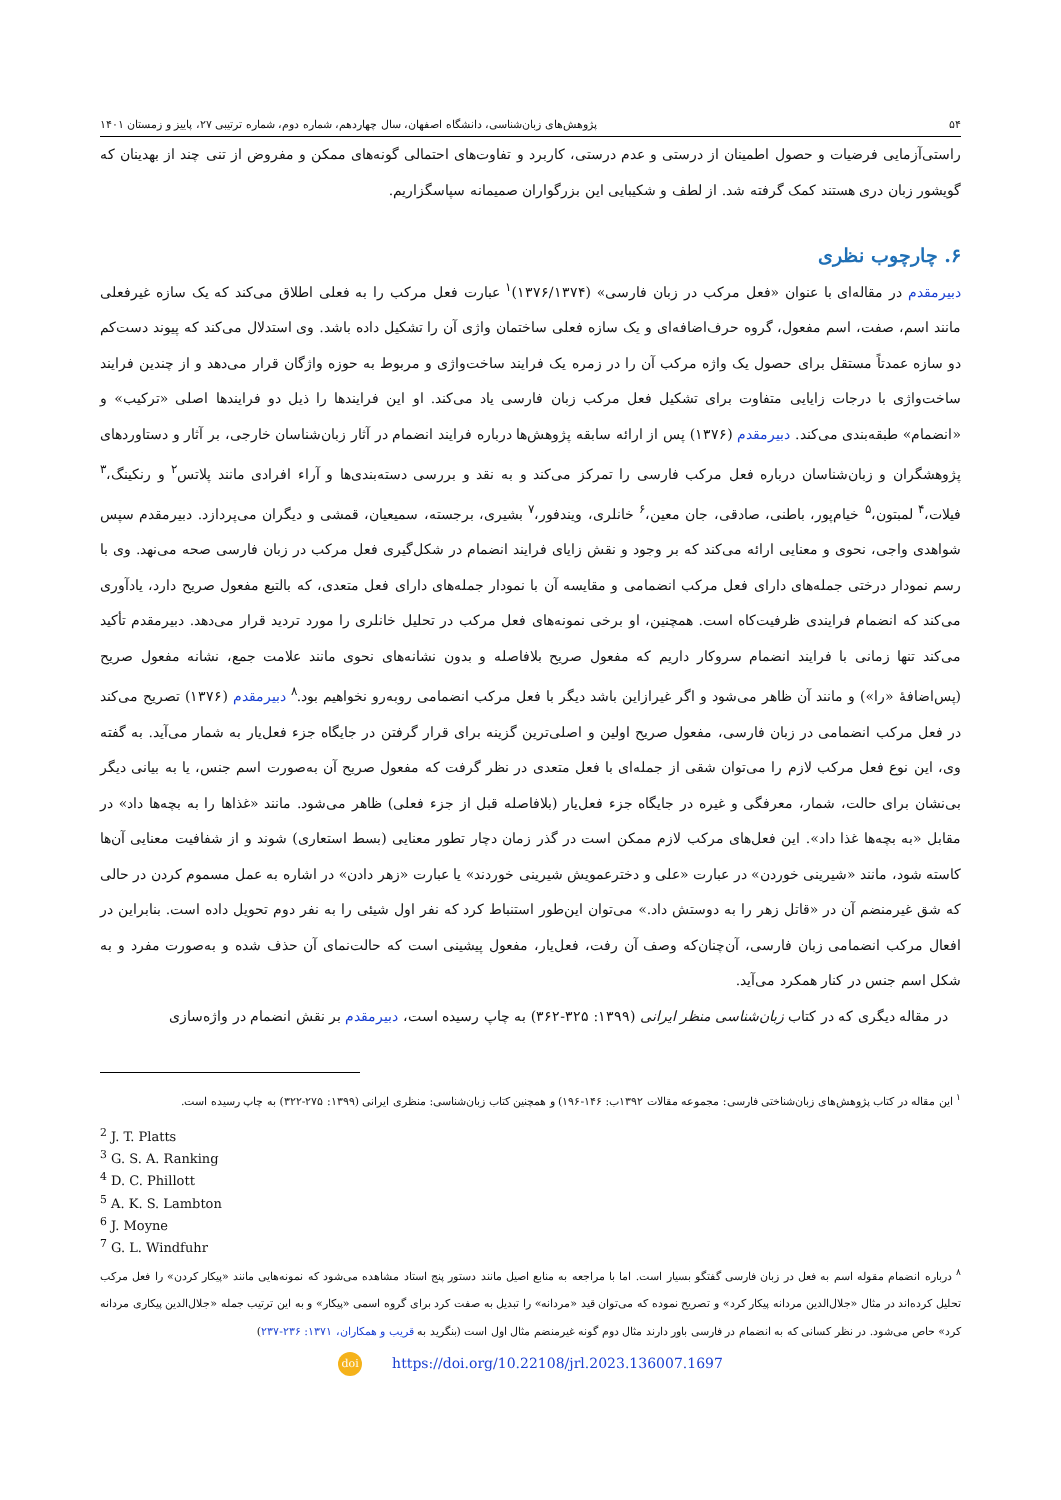۵۴ پژوهش‌های زبان‌شناسی، دانشگاه اصفهان، سال چهاردهم، شماره دوم، شماره ترتیبی ۲۷، پاییز و زمستان ۱۴۰۱
راستی‌آزمایی فرضیات و حصول اطمینان از درستی و عدم درستی، کاربرد و تفاوت‌های احتمالی گونه‌های ممکن و مفروض از تنی چند از بهدینان که گویشور زبان دری هستند کمک گرفته شد. از لطف و شکیبایی این بزرگواران صمیمانه سپاسگزاریم.
۶. چارچوب نظری
دبیرمقدم در مقاله‌ای با عنوان «فعل مرکب در زبان فارسی» (۱۳۷۶/۱۳۷۴)<sup>۱</sup> عبارت فعل مرکب را به فعلی اطلاق می‌کند که یک سازه غیرفعلی مانند اسم، صفت، اسم مفعول، گروه حرف‌اضافه‌ای و یک سازه فعلی ساختمان واژی آن را تشکیل داده باشد. وی استدلال می‌کند که پیوند دست‌کم دو سازه عمدتاً مستقل برای حصول یک واژه مرکب آن را در زمره یک فرایند ساخت‌واژی و مربوط به حوزه واژگان قرار می‌دهد و از چندین فرایند ساخت‌واژی با درجات زایایی متفاوت برای تشکیل فعل مرکب زبان فارسی یاد می‌کند. او این فرایندها را ذیل دو فرایندها اصلی «ترکیب» و «انضمام» طبقه‌بندی می‌کند. دبیرمقدم (۱۳۷۶) پس از ارائه سابقه پژوهش‌ها درباره فرایند انضمام در آثار زبان‌شناسان خارجی، بر آثار و دستاوردهای پژوهشگران و زبان‌شناسان درباره فعل مرکب فارسی را تمرکز می‌کند و به نقد و بررسی دسته‌بندی‌ها و آراء افرادی مانند پلاتس<sup>۲</sup> و رنکینگ،<sup>۳</sup> فیلات،<sup>۴</sup> لمبتون،<sup>۵</sup> خیام‌پور، باطنی، صادقی، جان معین،<sup>۶</sup> خانلری، ویندفور،<sup>۷</sup> بشیری، برجسته، سمیعیان، قمشی و دیگران می‌پردازد. دبیرمقدم سپس شواهدی واجی، نحوی و معنایی ارائه می‌کند که بر وجود و نقش زایای فرایند انضمام در شکل‌گیری فعل مرکب در زبان فارسی صحه می‌نهد. وی با رسم نمودار درختی جمله‌های دارای فعل مرکب انضمامی و مقایسه آن با نمودار جمله‌های دارای فعل متعدی، که بالتبع مفعول صریح دارد، یادآوری می‌کند که انضمام فرایندی ظرفیت‌کاه است. همچنین، او برخی نمونه‌های فعل مرکب در تحلیل خانلری را مورد تردید قرار می‌دهد. دبیرمقدم تأکید می‌کند تنها زمانی با فرایند انضمام سروکار داریم که مفعول صریح بلافاصله و بدون نشانه‌های نحوی مانند علامت جمع، نشانه مفعول صریح (پس‌اضافهٔ «را») و مانند آن ظاهر می‌شود و اگر غیرازاین باشد دیگر با فعل مرکب انضمامی روبه‌رو نخواهیم بود.<sup>۸</sup> دبیرمقدم (۱۳۷۶) تصریح می‌کند در فعل مرکب انضمامی در زبان فارسی، مفعول صریح اولین و اصلی‌ترین گزینه برای قرار گرفتن در جایگاه جزء فعل‌یار به شمار می‌آید. به گفته وی، این نوع فعل مرکب لازم را می‌توان شقی از جمله‌ای با فعل متعدی در نظر گرفت که مفعول صریح آن به‌صورت اسم جنس، یا به بیانی دیگر بی‌نشان برای حالت، شمار، معرفگی و غیره در جایگاه جزء فعل‌یار (بلافاصله قبل از جزء فعلی) ظاهر می‌شود. مانند «غذاها را به بچه‌ها داد» در مقابل «به بچه‌ها غذا داد». این فعل‌های مرکب لازم ممکن است در گذر زمان دچار تطور معنایی (بسط استعاری) شوند و از شفافیت معنایی آن‌ها کاسته شود، مانند «شیرینی خوردن» در عبارت «علی و دخترعمویش شیرینی خوردند» یا عبارت «زهر دادن» در اشاره به عمل مسموم کردن در حالی که شق غیرمنضم آن در «قاتل زهر را به دوستش داد.» می‌توان این‌طور استنباط کرد که نفر اول شیئی را به نفر دوم تحویل داده است. بنابراین در افعال مرکب انضمامی زبان فارسی، آن‌چنان‌که وصف آن رفت، فعل‌یار، مفعول پیشینی است که حالت‌نمای آن حذف شده و به‌صورت مفرد و به شکل اسم جنس در کنار همکرد می‌آید.
در مقاله دیگری که در کتاب زبان‌شناسی منظر ایرانی (۱۳۹۹: ۳۲۵-۳۶۲) به چاپ رسیده است، دبیرمقدم بر نقش انضمام در واژه‌سازی
<sup>۱</sup> این مقاله در کتاب پژوهش‌های زبان‌شناختی فارسی: مجموعه مقالات ۱۳۹۲ب: ۱۴۶-۱۹۶) و همچنین کتاب زبان‌شناسی: منظری ایرانی (۱۳۹۹: ۲۷۵-۳۲۲) به چاپ رسیده است.
<sup>2</sup> J. T. Platts
<sup>3</sup> G. S. A. Ranking
<sup>4</sup> D. C. Phillott
<sup>5</sup> A. K. S. Lambton
<sup>6</sup> J. Moyne
<sup>7</sup> G. L. Windfuhr
<sup>۸</sup> درباره انضمام مقوله اسم به فعل در زبان فارسی گفتگو بسیار است. اما با مراجعه به منابع اصیل مانند دستور پنج استاد مشاهده می‌شود که نمونه‌هایی مانند «پیکار کردن» را فعل مرکب تحلیل کرده‌اند در مثال «جلال‌الدین مردانه پیکار کرد» و تصریح نموده که می‌توان قید «مردانه» را تبدیل به صفت کرد برای گروه اسمی «پیکار» و به این ترتیب جمله «جلال‌الدین پیکاری مردانه کرد» حاص می‌شود. در نظر کسانی که به انضمام در فارسی باور دارند مثال دوم گونه غیرمنضم مثال اول است (بنگرید به قریب و همکاران، ۱۳۷۱: ۲۳۶-۲۳۷)
doi https://doi.org/10.22108/jrl.2023.136007.1697